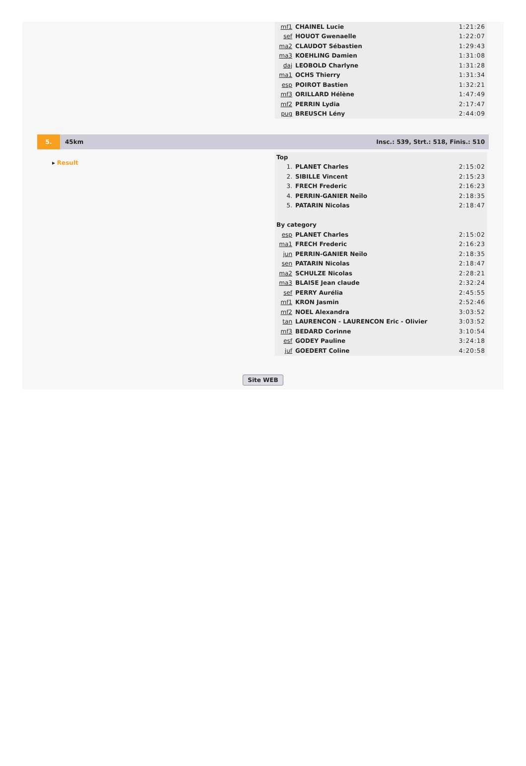| mf1 | CHAINEL Lucie | 1:21:26 |
| sef | HOUOT Gwenaelle | 1:22:07 |
| ma2 | CLAUDOT Sébastien | 1:29:43 |
| ma3 | KOEHLING Damien | 1:31:08 |
| daj | LEOBOLD Charlyne | 1:31:28 |
| ma1 | OCHS Thierry | 1:31:34 |
| esp | POIROT Bastien | 1:32:21 |
| mf3 | ORILLARD Hélène | 1:47:49 |
| mf2 | PERRIN Lydia | 2:17:47 |
| pug | BREUSCH Lény | 2:44:09 |
5. 45km Insc.: 539, Strt.: 518, Finis.: 510
▸ Result
| Top | | |
| 1. | PLANET Charles | 2:15:02 |
| 2. | SIBILLE Vincent | 2:15:23 |
| 3. | FRECH Frederic | 2:16:23 |
| 4. | PERRIN-GANIER Neïlo | 2:18:35 |
| 5. | PATARIN Nicolas | 2:18:47 |
| By category | | |
| esp | PLANET Charles | 2:15:02 |
| ma1 | FRECH Frederic | 2:16:23 |
| jun | PERRIN-GANIER Neïlo | 2:18:35 |
| sen | PATARIN Nicolas | 2:18:47 |
| ma2 | SCHULZE Nicolas | 2:28:21 |
| ma3 | BLAISE Jean claude | 2:32:24 |
| sef | PERRY Aurélia | 2:45:55 |
| mf1 | KRON Jasmin | 2:52:46 |
| mf2 | NOEL Alexandra | 3:03:52 |
| tan | LAURENCON - LAURENCON Eric - Olivier | 3:03:52 |
| mf3 | BEDARD Corinne | 3:10:54 |
| esf | GODEY Pauline | 3:24:18 |
| juf | GOEDERT Coline | 4:20:58 |
Site WEB